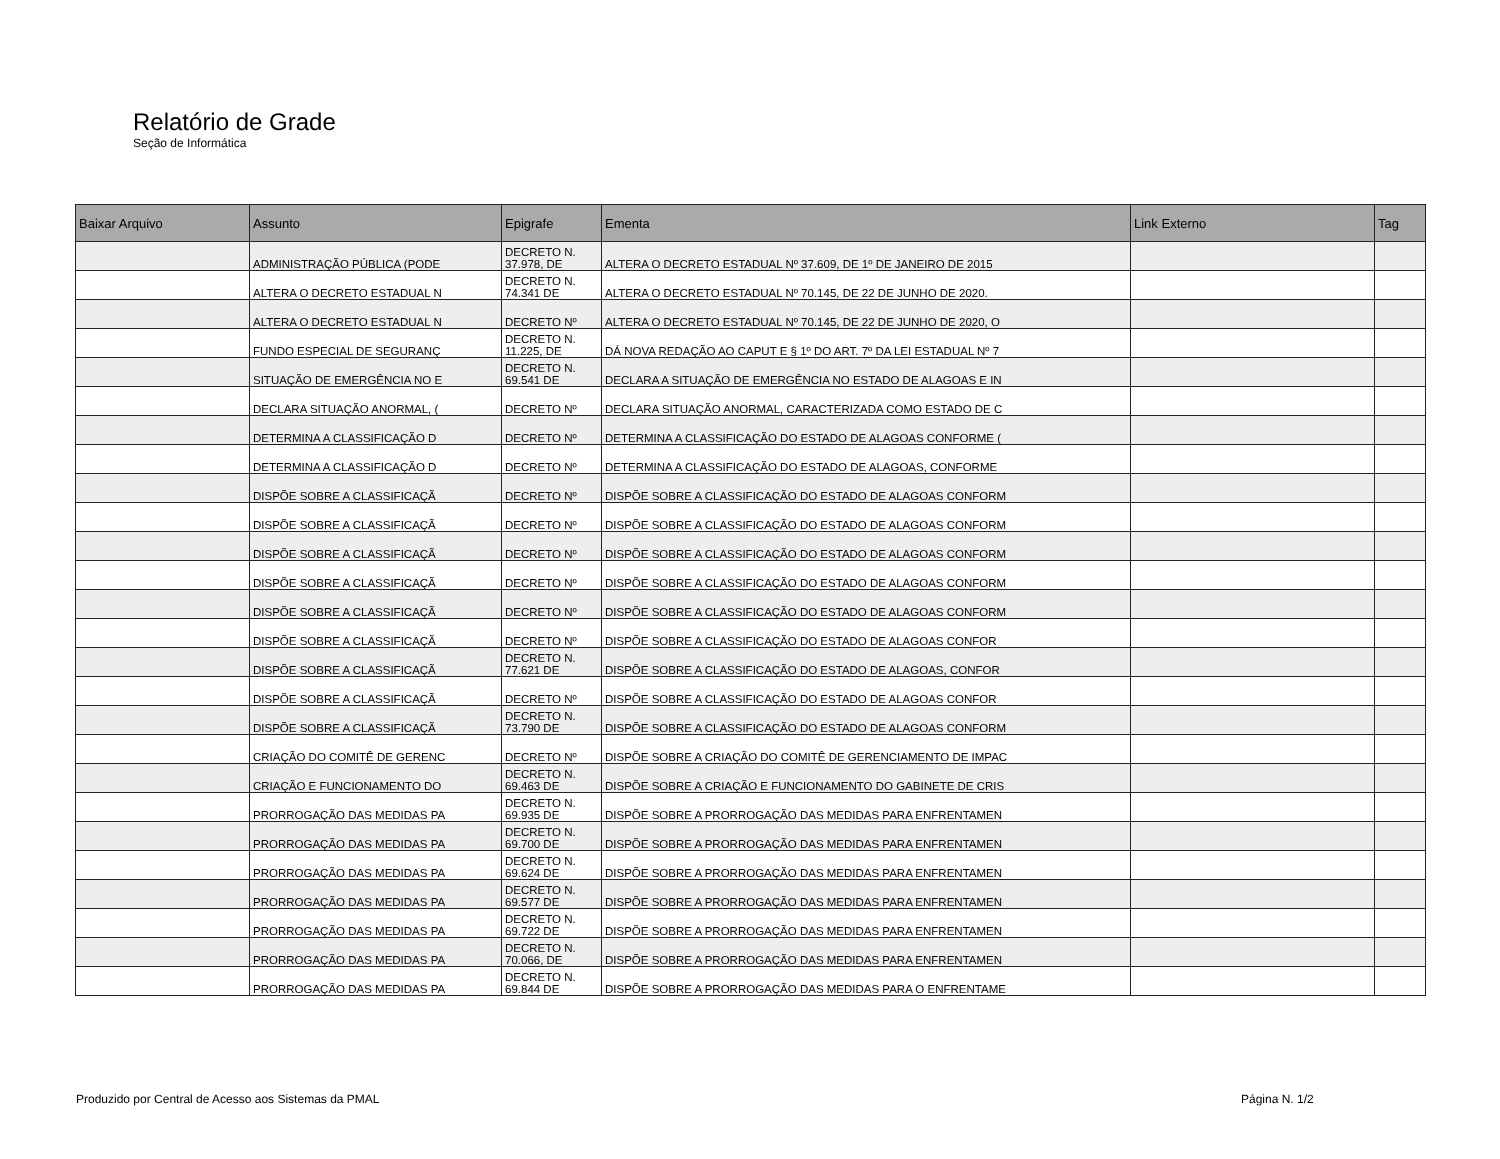Relatório de Grade
Seção de Informática
| Baixar Arquivo | Assunto | Epigrafe | Ementa | Link Externo | Tag |
| --- | --- | --- | --- | --- | --- |
| | ADMINISTRAÇÃO PÚBLICA (PODE | DECRETO N. 37.978, DE | ALTERA O DECRETO ESTADUAL Nº 37.609, DE 1º DE JANEIRO DE 2015 | | |
| | ALTERA O DECRETO ESTADUAL N | DECRETO N. 74.341 DE | ALTERA O DECRETO ESTADUAL Nº 70.145, DE 22 DE JUNHO DE 2020. | | |
| | ALTERA O DECRETO ESTADUAL N | DECRETO Nº | ALTERA O DECRETO ESTADUAL Nº 70.145, DE 22 DE JUNHO DE 2020, O | | |
| | FUNDO ESPECIAL DE SEGURANÇ | DECRETO N. 11.225, DE | DÁ NOVA REDAÇÃO AO CAPUT E § 1º DO ART. 7º DA LEI ESTADUAL Nº 7 | | |
| | SITUAÇÃO DE EMERGÊNCIA NO E | DECRETO N. 69.541 DE | DECLARA A SITUAÇÃO DE EMERGÊNCIA NO ESTADO DE ALAGOAS E IN | | |
| | DECLARA SITUAÇÃO ANORMAL, ( | DECRETO Nº | DECLARA SITUAÇÃO ANORMAL, CARACTERIZADA COMO ESTADO DE C | | |
| | DETERMINA A CLASSIFICAÇÃO D | DECRETO Nº | DETERMINA A CLASSIFICAÇÃO DO ESTADO DE ALAGOAS CONFORME ( | | |
| | DETERMINA A CLASSIFICAÇÃO D | DECRETO Nº | DETERMINA A CLASSIFICAÇÃO DO ESTADO DE ALAGOAS, CONFORME | | |
| | DISPÕE SOBRE A CLASSIFICAÇÃ | DECRETO Nº | DISPÕE SOBRE A CLASSIFICAÇÃO DO ESTADO DE ALAGOAS CONFORM | | |
| | DISPÕE SOBRE A CLASSIFICAÇÃ | DECRETO Nº | DISPÕE SOBRE A CLASSIFICAÇÃO DO ESTADO DE ALAGOAS CONFORM | | |
| | DISPÕE SOBRE A CLASSIFICAÇÃ | DECRETO Nº | DISPÕE SOBRE A CLASSIFICAÇÃO DO ESTADO DE ALAGOAS CONFORM | | |
| | DISPÕE SOBRE A CLASSIFICAÇÃ | DECRETO Nº | DISPÕE SOBRE A CLASSIFICAÇÃO DO ESTADO DE ALAGOAS CONFORM | | |
| | DISPÕE SOBRE A CLASSIFICAÇÃ | DECRETO Nº | DISPÕE SOBRE A CLASSIFICAÇÃO DO ESTADO DE ALAGOAS CONFORM | | |
| | DISPÕE SOBRE A CLASSIFICAÇÃ | DECRETO Nº | DISPÕE SOBRE A CLASSIFICAÇÃO DO ESTADO DE ALAGOAS CONFOR | | |
| | DISPÕE SOBRE A CLASSIFICAÇÃ | DECRETO N. 77.621 DE | DISPÕE SOBRE A CLASSIFICAÇÃO DO ESTADO DE ALAGOAS, CONFOR | | |
| | DISPÕE SOBRE A CLASSIFICAÇÃ | DECRETO Nº | DISPÕE SOBRE A CLASSIFICAÇÃO DO ESTADO DE ALAGOAS CONFOR | | |
| | DISPÕE SOBRE A CLASSIFICAÇÃ | DECRETO N. 73.790 DE | DISPÕE SOBRE A CLASSIFICAÇÃO DO ESTADO DE ALAGOAS CONFORM | | |
| | CRIAÇÃO DO COMITÊ DE GERENC | DECRETO Nº | DISPÕE SOBRE A CRIAÇÃO DO COMITÊ DE GERENCIAMENTO DE IMPAC | | |
| | CRIAÇÃO E FUNCIONAMENTO DO | DECRETO N. 69.463 DE | DISPÕE SOBRE A CRIAÇÃO E FUNCIONAMENTO DO GABINETE DE CRIS | | |
| | PRORROGAÇÃO DAS MEDIDAS PA | DECRETO N. 69.935 DE | DISPÕE SOBRE A PRORROGAÇÃO DAS MEDIDAS PARA ENFRENTAMEN | | |
| | PRORROGAÇÃO DAS MEDIDAS PA | DECRETO N. 69.700 DE | DISPÕE SOBRE A PRORROGAÇÃO DAS MEDIDAS PARA ENFRENTAMEN | | |
| | PRORROGAÇÃO DAS MEDIDAS PA | DECRETO N. 69.624 DE | DISPÕE SOBRE A PRORROGAÇÃO DAS MEDIDAS PARA ENFRENTAMEN | | |
| | PRORROGAÇÃO DAS MEDIDAS PA | DECRETO N. 69.577 DE | DISPÕE SOBRE A PRORROGAÇÃO DAS MEDIDAS PARA ENFRENTAMEN | | |
| | PRORROGAÇÃO DAS MEDIDAS PA | DECRETO N. 69.722 DE | DISPÕE SOBRE A PRORROGAÇÃO DAS MEDIDAS PARA ENFRENTAMEN | | |
| | PRORROGAÇÃO DAS MEDIDAS PA | DECRETO N. 70.066, DE | DISPÕE SOBRE A PRORROGAÇÃO DAS MEDIDAS PARA ENFRENTAMEN | | |
| | PRORROGAÇÃO DAS MEDIDAS PA | DECRETO N. 69.844 DE | DISPÕE SOBRE A PRORROGAÇÃO DAS MEDIDAS PARA O ENFRENTAME | | |
Produzido por Central de Acesso aos Sistemas da PMAL
Página N. 1/2